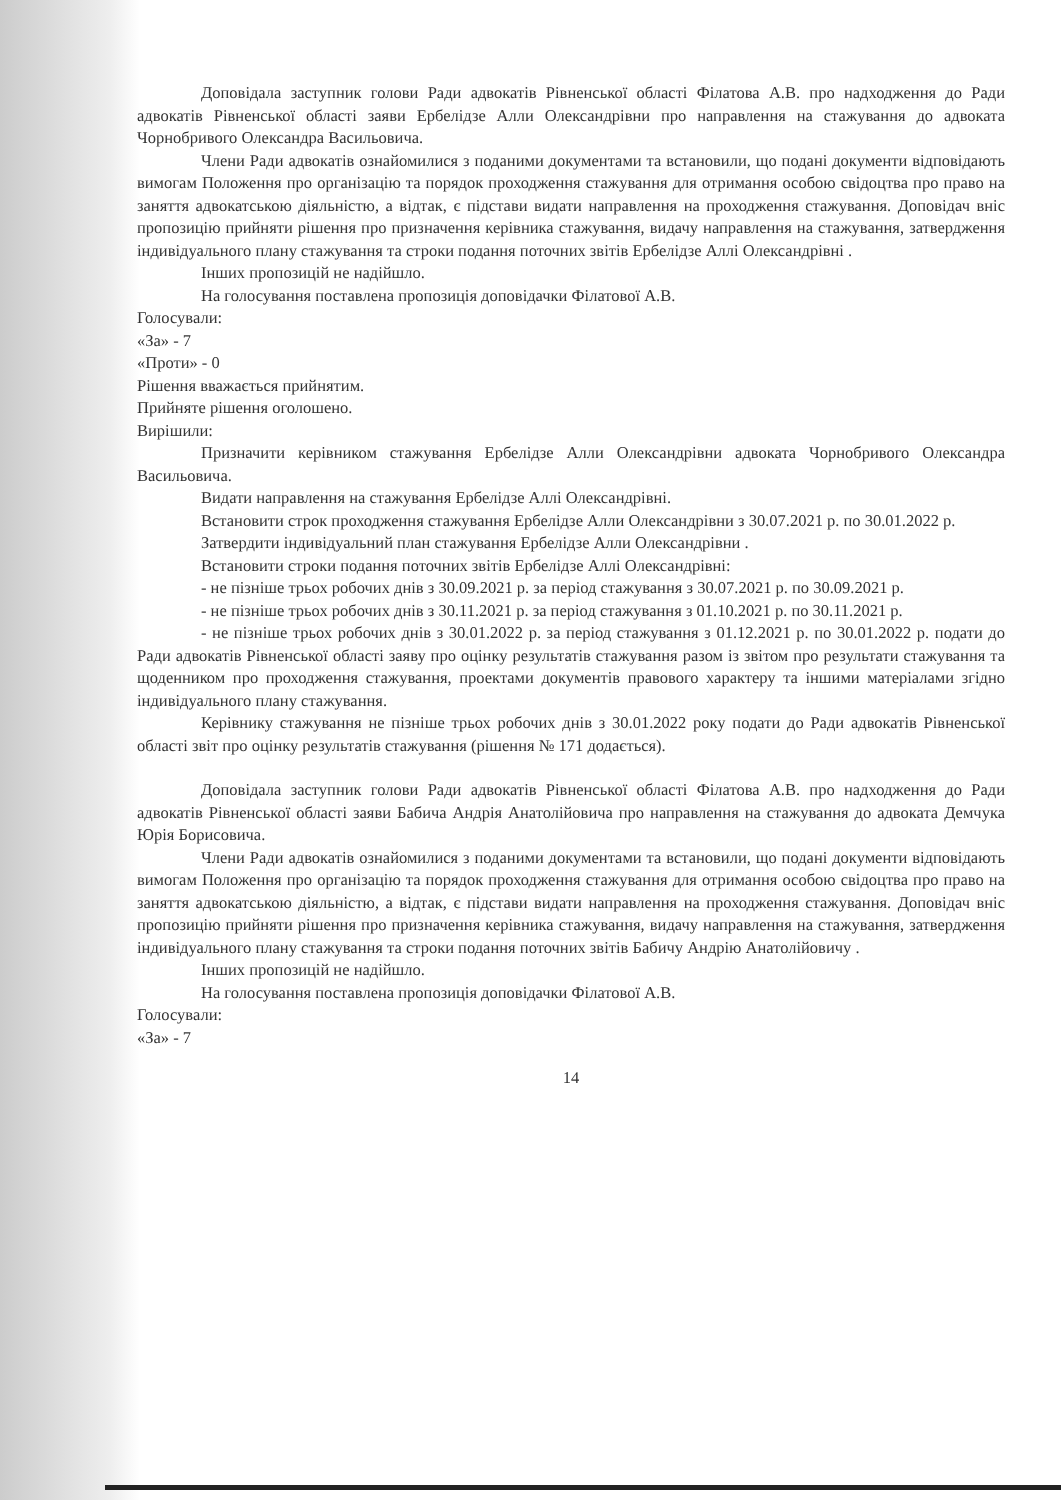Доповідала заступник голови Ради адвокатів Рівненської області Філатова А.В. про надходження до Ради адвокатів Рівненської області заяви Ербелідзе Алли Олександрівни про направлення на стажування до адвоката Чорнобривого Олександра Васильовича.
Члени Ради адвокатів ознайомилися з поданими документами та встановили, що подані документи відповідають вимогам Положення про організацію та порядок проходження стажування для отримання особою свідоцтва про право на заняття адвокатською діяльністю, а відтак, є підстави видати направлення на проходження стажування. Доповідач вніс пропозицію прийняти рішення про призначення керівника стажування, видачу направлення на стажування, затвердження індивідуального плану стажування та строки подання поточних звітів Ербелідзе Аллі Олександрівні .
Інших пропозицій не надійшло.
На голосування поставлена пропозиція доповідачки Філатової А.В.
Голосували:
«За» - 7
«Проти» - 0
Рішення вважається прийнятим.
Прийняте рішення оголошено.
Вирішили:
Призначити керівником стажування Ербелідзе Алли Олександрівни адвоката Чорнобривого Олександра Васильовича.
Видати направлення на стажування Ербелідзе Аллі Олександрівні.
Встановити строк проходження стажування Ербелідзе Алли Олександрівни з 30.07.2021 р. по 30.01.2022 р.
Затвердити індивідуальний план стажування Ербелідзе Алли Олександрівни .
Встановити строки подання поточних звітів Ербелідзе Аллі Олександрівні:
- не пізніше трьох робочих днів з 30.09.2021 р. за період стажування з 30.07.2021 р. по 30.09.2021 р.
- не пізніше трьох робочих днів з 30.11.2021 р. за період стажування з 01.10.2021 р. по 30.11.2021 р.
- не пізніше трьох робочих днів з 30.01.2022 р. за період стажування з 01.12.2021 р. по 30.01.2022 р. подати до Ради адвокатів Рівненської області заяву про оцінку результатів стажування разом із звітом про результати стажування та щоденником про проходження стажування, проектами документів правового характеру та іншими матеріалами згідно індивідуального плану стажування.
Керівнику стажування не пізніше трьох робочих днів з 30.01.2022 року подати до Ради адвокатів Рівненської області звіт про оцінку результатів стажування (рішення № 171 додається).
Доповідала заступник голови Ради адвокатів Рівненської області Філатова А.В. про надходження до Ради адвокатів Рівненської області заяви Бабича Андрія Анатолійовича про направлення на стажування до адвоката Демчука Юрія Борисовича.
Члени Ради адвокатів ознайомилися з поданими документами та встановили, що подані документи відповідають вимогам Положення про організацію та порядок проходження стажування для отримання особою свідоцтва про право на заняття адвокатською діяльністю, а відтак, є підстави видати направлення на проходження стажування. Доповідач вніс пропозицію прийняти рішення про призначення керівника стажування, видачу направлення на стажування, затвердження індивідуального плану стажування та строки подання поточних звітів Бабичу Андрію Анатолійовичу .
Інших пропозицій не надійшло.
На голосування поставлена пропозиція доповідачки Філатової А.В.
Голосували:
«За» - 7
14